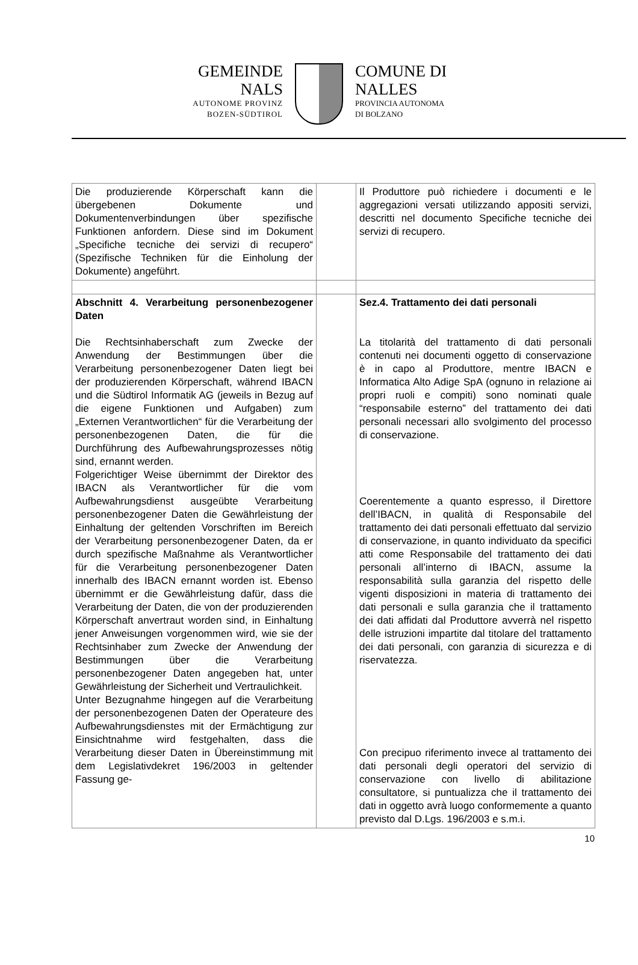GEMEINDE
NALS
AUTONOME PROVINZ
BOZEN-SÜDTIROL
COMUNE DI
NALLES
PROVINCIA AUTONOMA
DI BOLZANO
| Die produzierende Körperschaft kann die übergebenen Dokumente und Dokumentenverbindungen über spezifische Funktionen anfordern. Diese sind im Dokument „Specifiche tecniche dei servizi di recupero“ (Spezifische Techniken für die Einholung der Dokumente) angeführt. | | Il Produttore può richiedere i documenti e le aggregazioni versati utilizzando appositi servizi, descritti nel documento Specifiche tecniche dei servizi di recupero. |
| Abschnitt 4. Verarbeitung personenbezogener Daten Die Rechtsinhaberschaft zum Zwecke der Anwendung der Bestimmungen über die Verarbeitung personenbezogener Daten liegt bei der produzierenden Körperschaft, während IBACN und die Südtirol Informatik AG (jeweils in Bezug auf die eigene Funktionen und Aufgaben) zum „Externen Verantwortlichen“ für die Verarbeitung der personenbezogenen Daten, die für die Durchführung des Aufbewahrungsprozesses nötig sind, ernannt werden. Folgerichtiger Weise übernimmt der Direktor des IBACN als Verantwortlicher für die vom Aufbewahrungsdienst ausgeübte Verarbeitung personenbezogener Daten die Gewährleistung der Einhaltung der geltenden Vorschriften im Bereich der Verarbeitung personenbezogener Daten, da er durch spezifische Maßnahme als Verantwortlicher für die Verarbeitung personenbezogener Daten innerhalb des IBACN ernannt worden ist. Ebenso übernimmt er die Gewährleistung dafür, dass die Verarbeitung der Daten, die von der produzierenden Körperschaft anvertraut worden sind, in Einhaltung jener Anweisungen vorgenommen wird, wie sie der Rechtsinhaber zum Zwecke der Anwendung der Bestimmungen über die Verarbeitung personenbezogener Daten angegeben hat, unter Gewährleistung der Sicherheit und Vertraulichkeit. Unter Bezugnahme hingegen auf die Verarbeitung der personenbezogenen Daten der Operateure des Aufbewahrungsdienstes mit der Ermächtigung zur Einsichtnahme wird festgehalten, dass die Verarbeitung dieser Daten in Übereinstimmung mit dem Legislativdekret 196/2003 in geltender Fassung ge- | | Sez.4. Trattamento dei dati personali La titolarità del trattamento di dati personali contenuti nei documenti oggetto di conservazione è in capo al Produttore, mentre IBACN e Informatica Alto Adige SpA (ognuno in relazione ai propri ruoli e compiti) sono nominati quale “responsabile esterno” del trattamento dei dati personali necessari allo svolgimento del processo di conservazione. Coerentemente a quanto espresso, il Direttore dell’IBACN, in qualità di Responsabile del trattamento dei dati personali effettuato dal servizio di conservazione, in quanto individuato da specifici atti come Responsabile del trattamento dei dati personali all’interno di IBACN, assume la responsabilità sulla garanzia del rispetto delle vigenti disposizioni in materia di trattamento dei dati personali e sulla garanzia che il trattamento dei dati affidati dal Produttore avverrà nel rispetto delle istruzioni impartite dal titolare del trattamento dei dati personali, con garanzia di sicurezza e di riservatezza. Con precipuo riferimento invece al trattamento dei dati personali degli operatori del servizio di conservazione con livello di abilitazione consultatore, si puntualizza che il trattamento dei dati in oggetto avrà luogo conformemente a quanto previsto dal D.Lgs. 196/2003 e s.m.i. |
10